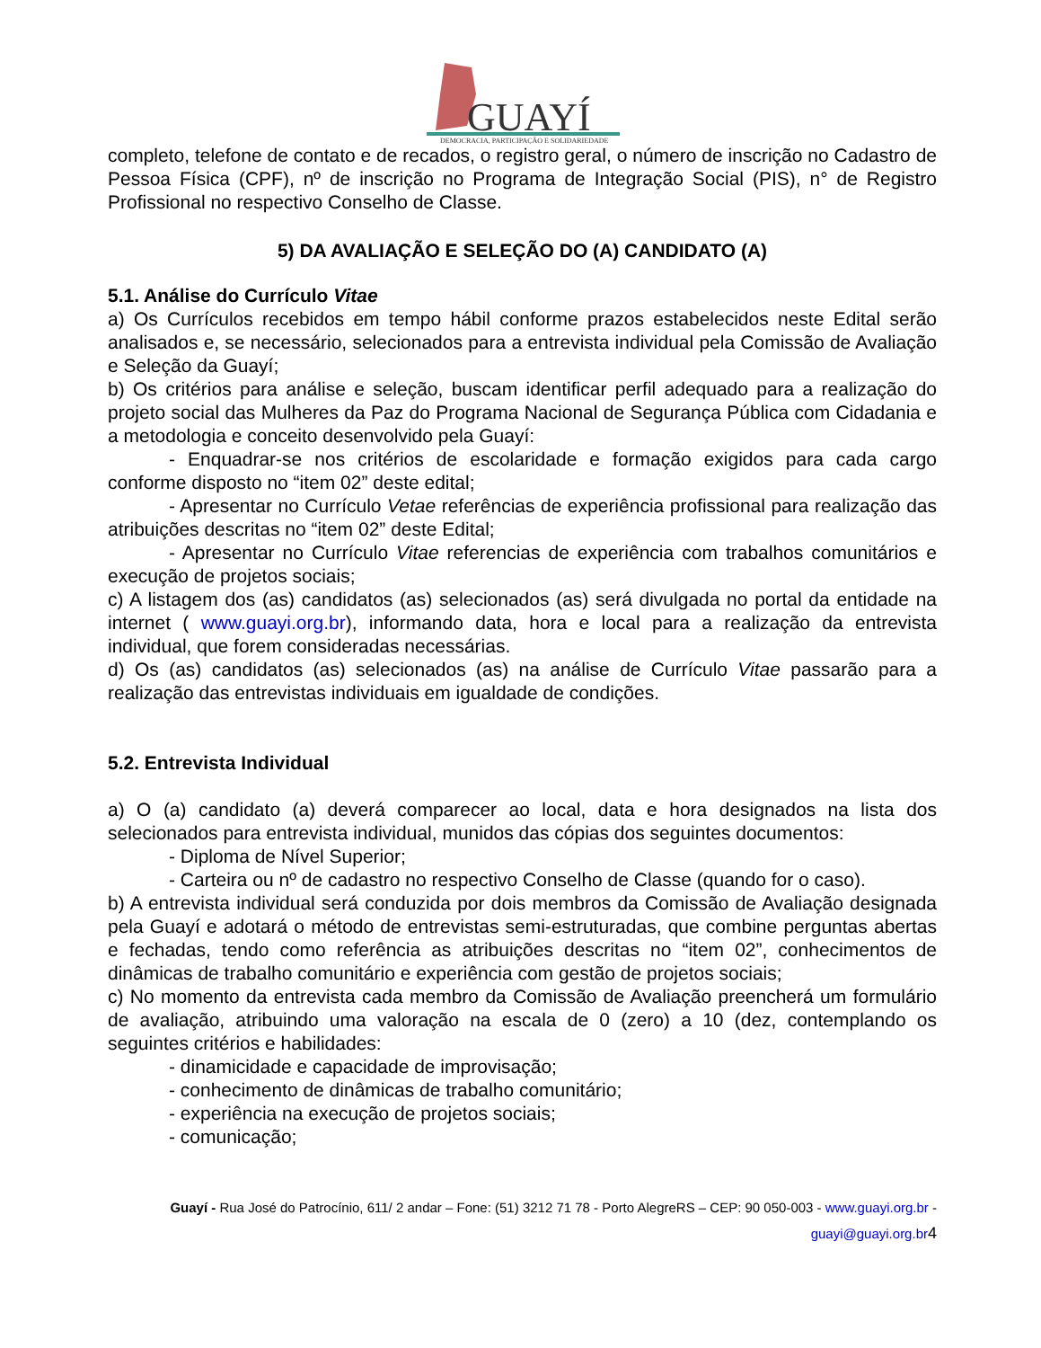GUAYÍ
DEMOCRACIA, PARTICIPAÇÃO E SOLIDARIEDADE
completo, telefone de contato e de recados, o registro geral, o número de inscrição no Cadastro de Pessoa Física (CPF), nº de inscrição no Programa de Integração Social (PIS), n° de Registro Profissional no respectivo Conselho de Classe.
5) DA AVALIAÇÃO E SELEÇÃO DO (A) CANDIDATO (A)
5.1. Análise do Currículo Vitae
a) Os Currículos recebidos em tempo hábil conforme prazos estabelecidos neste Edital serão analisados e, se necessário, selecionados para a entrevista individual pela Comissão de Avaliação e Seleção da Guayí;
b) Os critérios para análise e seleção, buscam identificar perfil adequado para a realização do projeto social das Mulheres da Paz do Programa Nacional de Segurança Pública com Cidadania e a metodologia e conceito desenvolvido pela Guayí:
- Enquadrar-se nos critérios de escolaridade e formação exigidos para cada cargo conforme disposto no “item 02” deste edital;
- Apresentar no Currículo Vetae referências de experiência profissional para realização das atribuições descritas no “item 02” deste Edital;
- Apresentar no Currículo Vitae referencias de experiência com trabalhos comunitários e execução de projetos sociais;
c) A listagem dos (as) candidatos (as) selecionados (as) será divulgada no portal da entidade na internet ( www.guayi.org.br), informando data, hora e local para a realização da entrevista individual, que forem consideradas necessárias.
d) Os (as) candidatos (as) selecionados (as) na análise de Currículo Vitae passarão para a realização das entrevistas individuais em igualdade de condições.
5.2. Entrevista Individual
a) O (a) candidato (a) deverá comparecer ao local, data e hora designados na lista dos selecionados para entrevista individual, munidos das cópias dos seguintes documentos:
- Diploma de Nível Superior;
- Carteira ou nº de cadastro no respectivo Conselho de Classe (quando for o caso).
b) A entrevista individual será conduzida por dois membros da Comissão de Avaliação designada pela Guayí e adotará o método de entrevistas semi-estruturadas, que combine perguntas abertas e fechadas, tendo como referência as atribuições descritas no “item 02”, conhecimentos de dinâmicas de trabalho comunitário e experiência com gestão de projetos sociais;
c) No momento da entrevista cada membro da Comissão de Avaliação preencherá um formulário de avaliação, atribuindo uma valoração na escala de 0 (zero) a 10 (dez, contemplando os seguintes critérios e habilidades:
- dinamicidade e capacidade de improvisação;
- conhecimento de dinâmicas de trabalho comunitário;
- experiência na execução de projetos sociais;
- comunicação;
Guayí - Rua José do Patrocínio, 611/ 2 andar – Fone: (51) 3212 71 78 - Porto AlegreRS – CEP: 90 050-003 - www.guayi.org.br -
guayi@guayi.org.br 4